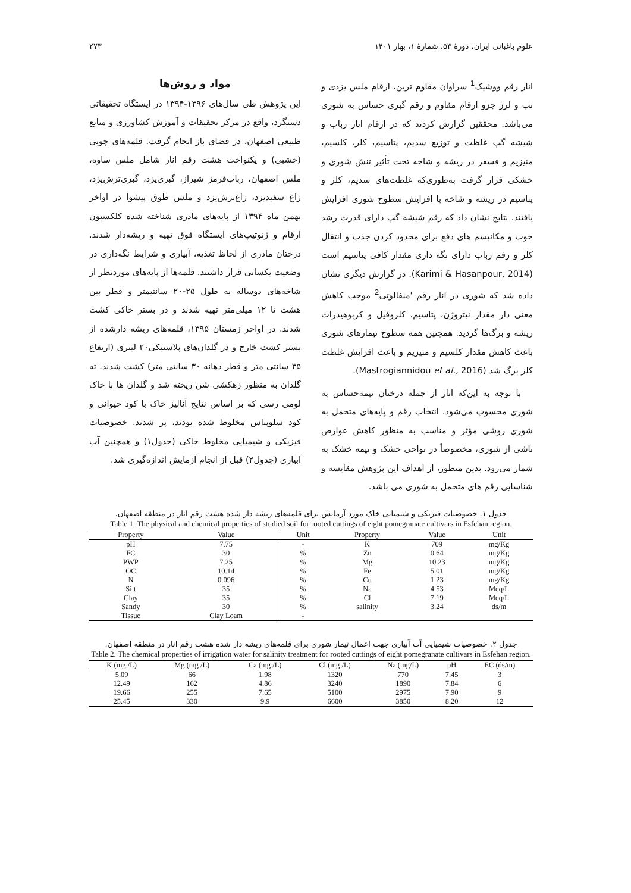علوم باغبانی ایران، دورهٔ ۵۳، شمارهٔ ۱، بهار ۱۴۰۱ ۲۷۳
انار رقم ووشیک<sup>1</sup> سراوان مقاوم ترین، ارقام ملس یزدی و تب و لرز جزو ارقام مقاوم و رقم گبری حساس به شوری می‌باشد. محققین گزارش کردند که در ارقام انار رباب و شیشه گپ غلظت و توزیع سدیم، پتاسیم، کلر، کلسیم، منیزیم و فسفر در ریشه و شاخه تحت تأثیر تنش شوری و خشکی قرار گرفت به‌طوری‌که غلظت‌های سدیم، کلر و پتاسیم در ریشه و شاخه با افزایش سطوح شوری افزایش یافتند. نتایج نشان داد که رقم شیشه گپ دارای قدرت رشد خوب و مکانیسم های دفع برای محدود کردن جذب و انتقال کلر و رقم رباب دارای نگه داری مقدار کافی پتاسیم است (Karimi & Hasanpour, 2014). در گزارش دیگری نشان داده شد که شوری در انار رقم 'منفالوتی<sup>2</sup> موجب کاهش معنی دار مقدار نیتروژن، پتاسیم، کلروفیل و کربوهیدرات ریشه و برگ‌ها گردید. همچنین همه سطوح تیمارهای شوری باعث کاهش مقدار کلسیم و منیزیم و باعث افزایش غلظت کلر برگ شد (Mastrogiannidou et al., 2016).
با توجه به این‌که انار از جمله درختان نیمه‌حساس به شوری محسوب می‌شود. انتخاب رقم و پایه‌های متحمل به شوری روشی مؤثر و مناسب به منظور کاهش عوارض ناشی از شوری، مخصوصاً در نواحی خشک و نیمه خشک به شمار می‌رود. بدین منظور، از اهداف این پژوهش مقایسه و شناسایی رقم های متحمل به شوری می باشد.
مواد و روش‌ها
این پژوهش طی سال‌های ۱۳۹۶-۱۳۹۴ در ایستگاه تحقیقاتی دستگرد، واقع در مرکز تحقیقات و آموزش کشاورزی و منابع طبیعی اصفهان، در فضای باز انجام گرفت. قلمه‌های چوبی (خشبی) و یکنواخت هشت رقم انار شامل ملس ساوه، ملس اصفهان، رباب‌قرمز شیراز، گبری‌یزد، گبری‌ترش‌یزد، زاغ سفیدیزد، زاغ‌ترش‌یزد و ملس طوق پیشوا در اواخر بهمن ماه ۱۳۹۴ از پایه‌های مادری شناخته شده کلکسیون ارقام و ژنوتیپ‌های ایستگاه فوق تهیه و ریشه‌دار شدند. درختان مادری از لحاظ تغذیه، آبیاری و شرایط نگه‌داری در وضعیت یکسانی قرار داشتند. قلمه‌ها از پایه‌های موردنظر از شاخه‌های دوساله به طول ۲۵-۲۰ سانتیمتر و قطر بین هشت تا ۱۲ میلی‌متر تهیه شدند و در بستر خاکی کشت شدند. در اواخر زمستان ۱۳۹۵، قلمه‌های ریشه دارشده از بستر کشت خارج و در گلدان‌های پلاستیکی۲۰ لیتری (ارتفاع ۳۵ سانتی متر و قطر دهانه ۳۰ سانتی متر) کشت شدند. ته گلدان به منظور زهکشی شن ریخته شد و گلدان ها با خاک لومی رسی که بر اساس نتایج آنالیز خاک با کود حیوانی و کود سلوپتاس مخلوط شده بودند، پر شدند. خصوصیات فیزیکی و شیمیایی مخلوط خاکی (جدول۱) و همچنین آب آبیاری (جدول۲) قبل از انجام آزمایش اندازه‌گیری شد.
جدول ۱. خصوصیات فیزیکی و شیمیایی خاک مورد آزمایش برای قلمه‌های ریشه دار شده هشت رقم انار در منطقه اصفهان.
Table 1. The physical and chemical properties of studied soil for rooted cuttings of eight pomegranate cultivars in Esfehan region.
| Property | Value | Unit | Property | Value | Unit |
| --- | --- | --- | --- | --- | --- |
| pH | 7.75 | - | K | 709 | mg/Kg |
| FC | 30 | % | Zn | 0.64 | mg/Kg |
| PWP | 7.25 | % | Mg | 10.23 | mg/Kg |
| OC | 10.14 | % | Fe | 5.01 | mg/Kg |
| N | 0.096 | % | Cu | 1.23 | mg/Kg |
| Silt | 35 | % | Na | 4.53 | Meq/L |
| Clay | 35 | % | Cl | 7.19 | Meq/L |
| Sandy | 30 | % | salinity | 3.24 | ds/m |
| Tissue | Clay Loam | - | | | |
جدول ۲. خصوصیات شیمیایی آب آبیاری جهت اعمال تیمار شوری برای قلمه‌های ریشه دار شده هشت رقم انار در منطقه اصفهان.
Table 2. The chemical properties of irrigation water for salinity treatment for rooted cuttings of eight pomegranate cultivars in Esfehan region.
| K (mg /L) | Mg (mg /L) | Ca (mg /L) | Cl (mg /L) | Na (mg/L) | pH | EC (ds/m) |
| --- | --- | --- | --- | --- | --- | --- |
| 5.09 | 66 | 1.98 | 1320 | 770 | 7.45 | 3 |
| 12.49 | 162 | 4.86 | 3240 | 1890 | 7.84 | 6 |
| 19.66 | 255 | 7.65 | 5100 | 2975 | 7.90 | 9 |
| 25.45 | 330 | 9.9 | 6600 | 3850 | 8.20 | 12 |